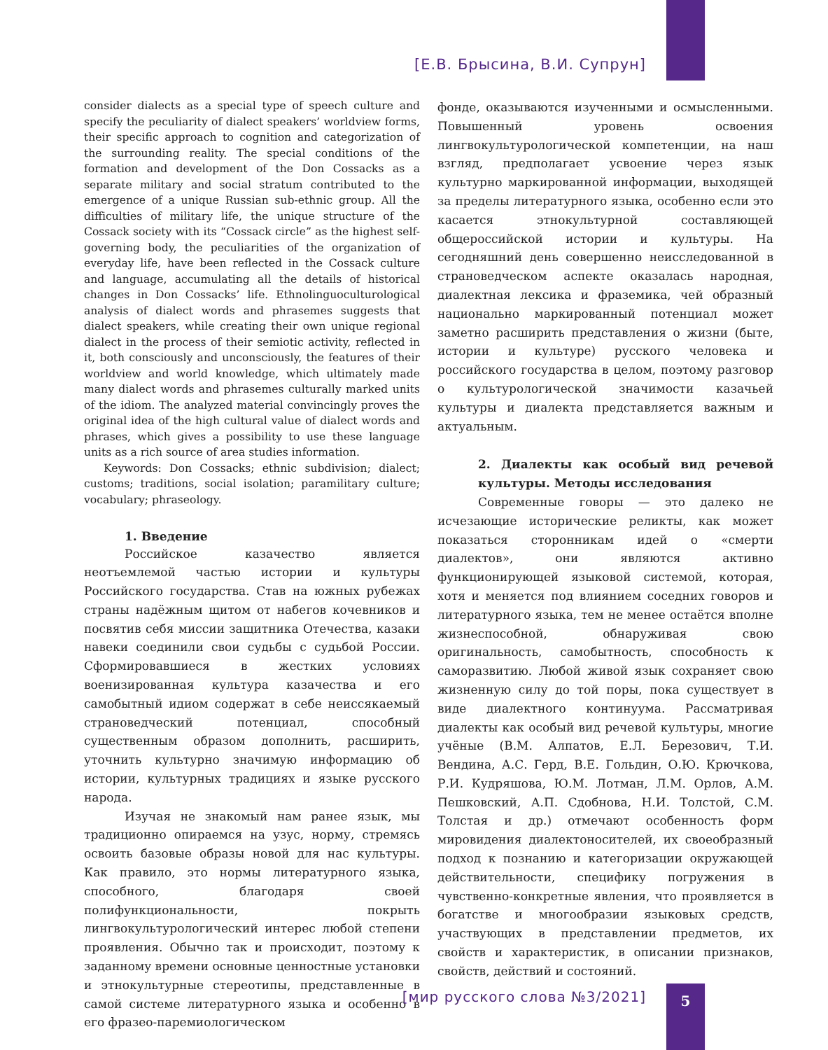[Е.В. Брысина, В.И. Супрун]
consider dialects as a special type of speech culture and specify the peculiarity of dialect speakers’ worldview forms, their specific approach to cognition and categorization of the surrounding reality. The special conditions of the formation and development of the Don Cossacks as a separate military and social stratum contributed to the emergence of a unique Russian sub-ethnic group. All the difficulties of military life, the unique structure of the Cossack society with its “Cossack circle” as the highest self-governing body, the peculiarities of the organization of everyday life, have been reflected in the Cossack culture and language, accumulating all the details of historical changes in Don Cossacks’ life. Ethnolinguoculturological analysis of dialect words and phrasemes suggests that dialect speakers, while creating their own unique regional dialect in the process of their semiotic activity, reflected in it, both consciously and unconsciously, the features of their worldview and world knowledge, which ultimately made many dialect words and phrasemes culturally marked units of the idiom. The analyzed material convincingly proves the original idea of the high cultural value of dialect words and phrases, which gives a possibility to use these language units as a rich source of area studies information.
Keywords: Don Cossacks; ethnic subdivision; dialect; customs; traditions, social isolation; paramilitary culture; vocabulary; phraseology.
1. Введение
Российское казачество является неотъемлемой частью истории и культуры Российского государства. Став на южных рубежах страны надёжным щитом от набегов кочевников и посвятив себя миссии защитника Отечества, казаки навеки соединили свои судьбы с судьбой России. Сформировавшиеся в жестких условиях военизированная культура казачества и его самобытный идиом содержат в себе неиссякаемый страноведческий потенциал, способный существенным образом дополнить, расширить, уточнить культурно значимую информацию об истории, культурных традициях и языке русского народа.
Изучая не знакомый нам ранее язык, мы традиционно опираемся на узус, норму, стремясь освоить базовые образы новой для нас культуры. Как правило, это нормы литературного языка, способного, благодаря своей полифункциональности, покрыть лингвокультурологический интерес любой степени проявления. Обычно так и происходит, поэтому к заданному времени основные ценностные установки и этнокультурные стереотипы, представленные в самой системе литературного языка и особенно в его фразео-паремиологическом
фонде, оказываются изученными и осмысленными. Повышенный уровень освоения лингвокультурологической компетенции, на наш взгляд, предполагает усвоение через язык культурно маркированной информации, выходящей за пределы литературного языка, особенно если это касается этнокультурной составляющей общероссийской истории и культуры. На сегодняшний день совершенно неисследованной в страноведческом аспекте оказалась народная, диалектная лексика и фраземика, чей образный национально маркированный потенциал может заметно расширить представления о жизни (быте, истории и культуре) русского человека и российского государства в целом, поэтому разговор о культурологической значимости казачьей культуры и диалекта представляется важным и актуальным.
2. Диалекты как особый вид речевой культуры. Методы исследования
Современные говоры — это далеко не исчезающие исторические реликты, как может показаться сторонникам идей о «смерти диалектов», они являются активно функционирующей языковой системой, которая, хотя и меняется под влиянием соседних говоров и литературного языка, тем не менее остаётся вполне жизнеспособной, обнаруживая свою оригинальность, самобытность, способность к саморазвитию. Любой живой язык сохраняет свою жизненную силу до той поры, пока существует в виде диалектного континуума. Рассматривая диалекты как особый вид речевой культуры, многие учёные (В.М. Алпатов, Е.Л. Березович, Т.И. Вендина, А.С. Герд, В.Е. Гольдин, О.Ю. Крючкова, Р.И. Кудряшова, Ю.М. Лотман, Л.М. Орлов, А.М. Пешковский, А.П. Сдобнова, Н.И. Толстой, С.М. Толстая и др.) отмечают особенность форм мировидения диалектоносителей, их своеобразный подход к познанию и категоризации окружающей действительности, специфику погружения в чувственно-конкретные явления, что проявляется в богатстве и многообразии языковых средств, участвующих в представлении предметов, их свойств и характеристик, в описании признаков, свойств, действий и состояний.
[мир русского слова №3/2021] 5